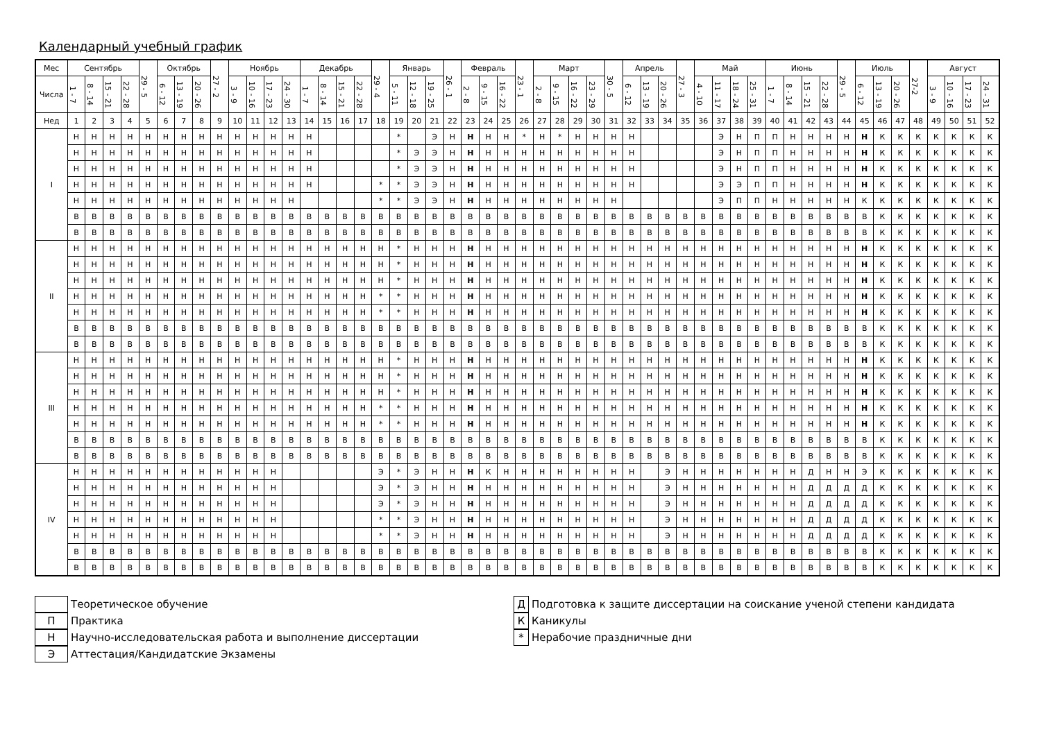Календарный учебный график
| Мес | Сентябрь | | | | 29 - 5 | Октябрь | | | 27 - 2 | Ноябрь | | | | Декабрь | | | | 29 - 4 | Январь | | | 26 - 1 | Февраль | | | 23 - 1 | Март | | | | 30 - 5 | Апрель | | | 27 - 3 | Май | | | | Июнь | | | | 29 - 5 | Июль | | | 27-2 | Август | | | |
| --- | --- | --- | --- | --- | --- | --- | --- | --- | --- | --- | --- | --- | --- | --- | --- | --- | --- | --- | --- | --- | --- | --- | --- | --- | --- | --- | --- | --- | --- | --- | --- | --- | --- | --- | --- | --- | --- | --- | --- | --- | --- | --- | --- | --- | --- | --- | --- | --- | --- | --- | --- | --- |
| Числа | 1 - 7 | 8 - 14 | 15 - 21 | 22 - 28 | | 6 - 12 | 13 - 19 | 20 - 26 | | 3 - 9 | 10 - 16 | 17 - 23 | 24 - 30 | 1 - 7 | 8 - 14 | 15 - 21 | 22 - 28 | | 5 - 11 | 12 - 18 | 19 - 25 | | 2 - 8 | 9 - 15 | 16 - 22 | | 2 - 8 | 9 - 15 | 16 - 22 | 23 - 29 | | 6 - 12 | 13 - 19 | 20 - 26 | | 4 - 10 | 11 - 17 | 18 - 24 | 25 - 31 | 1 - 7 | 8 - 14 | 15 - 21 | 22 - 28 | | 6 - 12 | 13 - 19 | 20 - 26 | | 3 - 9 | 10 - 16 | 17 - 23 | 24 - 31 |
| Нед | 1 | 2 | 3 | 4 | 5 | 6 | 7 | 8 | 9 | 10 | 11 | 12 | 13 | 14 | 15 | 16 | 17 | 18 | 19 | 20 | 21 | 22 | 23 | 24 | 25 | 26 | 27 | 28 | 29 | 30 | 31 | 32 | 33 | 34 | 35 | 36 | 37 | 38 | 39 | 40 | 41 | 42 | 43 | 44 | 45 | 46 | 47 | 48 | 49 | 50 | 51 | 52 |
| I | Н | Н | Н | Н | Н | Н | Н | Н | Н | Н | Н | Н | Н | Н | | | | | * | | Э | Н | Н | Н | Н | * | Н | * | Н | Н | Н | Н | | | | | Э | Н | П | П | Н | Н | Н | Н | Н | К | К | К | К | К | К | К |
| | Н | Н | Н | Н | Н | Н | Н | Н | Н | Н | Н | Н | Н | Н | | | | | * | Э | Э | Н | Н | Н | Н | Н | Н | Н | Н | Н | Н | Н | | | | | Э | Н | П | П | Н | Н | Н | Н | Н | К | К | К | К | К | К | К |
| | Н | Н | Н | Н | Н | Н | Н | Н | Н | Н | Н | Н | Н | Н | | | | | * | Э | Э | Н | Н | Н | Н | Н | Н | Н | Н | Н | Н | Н | | | | | Э | Н | П | П | Н | Н | Н | Н | Н | К | К | К | К | К | К | К |
| | Н | Н | Н | Н | Н | Н | Н | Н | Н | Н | Н | Н | Н | Н | | | | * | * | Э | Э | Н | Н | Н | Н | Н | Н | Н | Н | Н | Н | Н | | | | | Э | Э | П | П | Н | Н | Н | Н | Н | К | К | К | К | К | К | К |
| | Н | Н | Н | Н | Н | Н | Н | Н | Н | Н | Н | Н | Н | | | | | * | * | Э | Э | Н | Н | Н | Н | Н | Н | Н | Н | Н | Н | | | | | | Э | П | П | Н | Н | Н | Н | Н | К | К | К | К | К | К | К | К |
| | В | В | В | В | В | В | В | В | В | В | В | В | В | В | В | В | В | В | В | В | В | В | В | В | В | В | В | В | В | В | В | В | В | В | В | В | В | В | В | В | В | В | В | В | В | К | К | К | К | К | К | К |
| | В | В | В | В | В | В | В | В | В | В | В | В | В | В | В | В | В | В | В | В | В | В | В | В | В | В | В | В | В | В | В | В | В | В | В | В | В | В | В | В | В | В | В | В | В | К | К | К | К | К | К | К |
| II | Н | Н | Н | Н | Н | Н | Н | Н | Н | Н | Н | Н | Н | Н | Н | Н | Н | Н | * | Н | Н | Н | Н | Н | Н | Н | Н | Н | Н | Н | Н | Н | Н | Н | Н | Н | Н | Н | Н | Н | Н | Н | Н | Н | Н | К | К | К | К | К | К | К |
| | Н | Н | Н | Н | Н | Н | Н | Н | Н | Н | Н | Н | Н | Н | Н | Н | Н | Н | * | Н | Н | Н | Н | Н | Н | Н | Н | Н | Н | Н | Н | Н | Н | Н | Н | Н | Н | Н | Н | Н | Н | Н | Н | Н | Н | К | К | К | К | К | К | К |
| | Н | Н | Н | Н | Н | Н | Н | Н | Н | Н | Н | Н | Н | Н | Н | Н | Н | Н | * | Н | Н | Н | Н | Н | Н | Н | Н | Н | Н | Н | Н | Н | Н | Н | Н | Н | Н | Н | Н | Н | Н | Н | Н | Н | Н | К | К | К | К | К | К | К |
| | Н | Н | Н | Н | Н | Н | Н | Н | Н | Н | Н | Н | Н | Н | Н | Н | Н | * | * | Н | Н | Н | Н | Н | Н | Н | Н | Н | Н | Н | Н | Н | Н | Н | Н | Н | Н | Н | Н | Н | Н | Н | Н | Н | Н | К | К | К | К | К | К | К |
| | Н | Н | Н | Н | Н | Н | Н | Н | Н | Н | Н | Н | Н | Н | Н | Н | Н | * | * | Н | Н | Н | Н | Н | Н | Н | Н | Н | Н | Н | Н | Н | Н | Н | Н | Н | Н | Н | Н | Н | Н | Н | Н | Н | Н | К | К | К | К | К | К | К |
| | В | В | В | В | В | В | В | В | В | В | В | В | В | В | В | В | В | В | В | В | В | В | В | В | В | В | В | В | В | В | В | В | В | В | В | В | В | В | В | В | В | В | В | В | В | К | К | К | К | К | К | К |
| | В | В | В | В | В | В | В | В | В | В | В | В | В | В | В | В | В | В | В | В | В | В | В | В | В | В | В | В | В | В | В | В | В | В | В | В | В | В | В | В | В | В | В | В | В | К | К | К | К | К | К | К |
| III | Н | Н | Н | Н | Н | Н | Н | Н | Н | Н | Н | Н | Н | Н | Н | Н | Н | Н | * | Н | Н | Н | Н | Н | Н | Н | Н | Н | Н | Н | Н | Н | Н | Н | Н | Н | Н | Н | Н | Н | Н | Н | Н | Н | Н | К | К | К | К | К | К | К |
| | Н | Н | Н | Н | Н | Н | Н | Н | Н | Н | Н | Н | Н | Н | Н | Н | Н | Н | * | Н | Н | Н | Н | Н | Н | Н | Н | Н | Н | Н | Н | Н | Н | Н | Н | Н | Н | Н | Н | Н | Н | Н | Н | Н | Н | К | К | К | К | К | К | К |
| | Н | Н | Н | Н | Н | Н | Н | Н | Н | Н | Н | Н | Н | Н | Н | Н | Н | Н | * | Н | Н | Н | Н | Н | Н | Н | Н | Н | Н | Н | Н | Н | Н | Н | Н | Н | Н | Н | Н | Н | Н | Н | Н | Н | Н | К | К | К | К | К | К | К |
| | Н | Н | Н | Н | Н | Н | Н | Н | Н | Н | Н | Н | Н | Н | Н | Н | Н | * | * | Н | Н | Н | Н | Н | Н | Н | Н | Н | Н | Н | Н | Н | Н | Н | Н | Н | Н | Н | Н | Н | Н | Н | Н | Н | Н | К | К | К | К | К | К | К |
| | Н | Н | Н | Н | Н | Н | Н | Н | Н | Н | Н | Н | Н | Н | Н | Н | Н | * | * | Н | Н | Н | Н | Н | Н | Н | Н | Н | Н | Н | Н | Н | Н | Н | Н | Н | Н | Н | Н | Н | Н | Н | Н | Н | Н | К | К | К | К | К | К | К |
| | В | В | В | В | В | В | В | В | В | В | В | В | В | В | В | В | В | В | В | В | В | В | В | В | В | В | В | В | В | В | В | В | В | В | В | В | В | В | В | В | В | В | В | В | В | К | К | К | К | К | К | К |
| | В | В | В | В | В | В | В | В | В | В | В | В | В | В | В | В | В | В | В | В | В | В | В | В | В | В | В | В | В | В | В | В | В | В | В | В | В | В | В | В | В | В | В | В | В | К | К | К | К | К | К | К |
| IV | Н | Н | Н | Н | Н | Н | Н | Н | Н | Н | Н | Н | | | | | | Э | * | Э | Н | Н | Н | К | Н | Н | Н | Н | Н | Н | Н | Н | | Э | Н | Н | Н | Н | Н | Н | Н | Д | Н | Н | Э | К | К | К | К | К | К | К |
| | Н | Н | Н | Н | Н | Н | Н | Н | Н | Н | Н | Н | | | | | | Э | * | Э | Н | Н | Н | Н | Н | Н | Н | Н | Н | Н | Н | Н | | Э | Н | Н | Н | Н | Н | Н | Н | Д | Д | Д | Д | К | К | К | К | К | К | К |
| | Н | Н | Н | Н | Н | Н | Н | Н | Н | Н | Н | Н | | | | | | Э | * | Э | Н | Н | Н | Н | Н | Н | Н | Н | Н | Н | Н | Н | | Э | Н | Н | Н | Н | Н | Н | Н | Д | Д | Д | Д | К | К | К | К | К | К | К |
| | Н | Н | Н | Н | Н | Н | Н | Н | Н | Н | Н | Н | | | | | | * | * | Э | Н | Н | Н | Н | Н | Н | Н | Н | Н | Н | Н | Н | | Э | Н | Н | Н | Н | Н | Н | Н | Д | Д | Д | Д | К | К | К | К | К | К | К |
| | Н | Н | Н | Н | Н | Н | Н | Н | Н | Н | Н | Н | | | | | | * | * | Э | Н | Н | Н | Н | Н | Н | Н | Н | Н | Н | Н | Н | | Э | Н | Н | Н | Н | Н | Н | Н | Д | Д | Д | Д | К | К | К | К | К | К | К |
| | В | В | В | В | В | В | В | В | В | В | В | В | В | В | В | В | В | В | В | В | В | В | В | В | В | В | В | В | В | В | В | В | В | В | В | В | В | В | В | В | В | В | В | В | В | К | К | К | К | К | К | К |
| | В | В | В | В | В | В | В | В | В | В | В | В | В | В | В | В | В | В | В | В | В | В | В | В | В | В | В | В | В | В | В | В | В | В | В | В | В | В | В | В | В | В | В | В | В | К | К | К | К | К | К | К |
Теоретическое обучение
П
Практика
Н
Научно-исследовательская работа и выполнение диссертации
Э
Аттестация/Кандидатские Экзамены
Д
Подготовка к защите диссертации на соискание ученой степени кандидата
К
Каникулы
*
Нерабочие праздничные дни